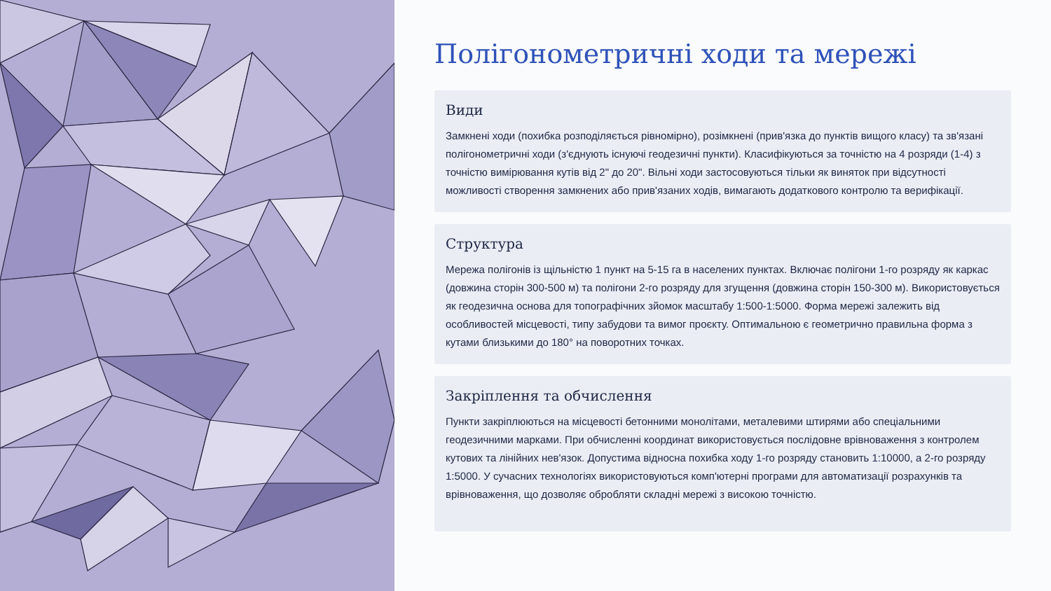Полігонометричні ходи та мережі
Види
Замкнені ходи (похибка розподіляється рівномірно), розімкнені (прив'язка до пунктів вищого класу) та зв'язані полігонометричні ходи (з'єднують існуючі геодезичні пункти). Класифікуються за точністю на 4 розряди (1-4) з точністю вимірювання кутів від 2" до 20". Вільні ходи застосовуються тільки як виняток при відсутності можливості створення замкнених або прив'язаних ходів, вимагають додаткового контролю та верифікації.
Структура
Мережа полігонів із щільністю 1 пункт на 5-15 га в населених пунктах. Включає полігони 1-го розряду як каркас (довжина сторін 300-500 м) та полігони 2-го розряду для згущення (довжина сторін 150-300 м). Використовується як геодезична основа для топографічних зйомок масштабу 1:500-1:5000. Форма мережі залежить від особливостей місцевості, типу забудови та вимог проєкту. Оптимальною є геометрично правильна форма з кутами близькими до 180° на поворотних точках.
Закріплення та обчислення
Пункти закріплюються на місцевості бетонними монолітами, металевими штирями або спеціальними геодезичними марками. При обчисленні координат використовується послідовне врівноваження з контролем кутових та лінійних нев'язок. Допустима відносна похибка ходу 1-го розряду становить 1:10000, а 2-го розряду 1:5000. У сучасних технологіях використовуються комп'ютерні програми для автоматизації розрахунків та врівноваження, що дозволяє обробляти складні мережі з високою точністю.